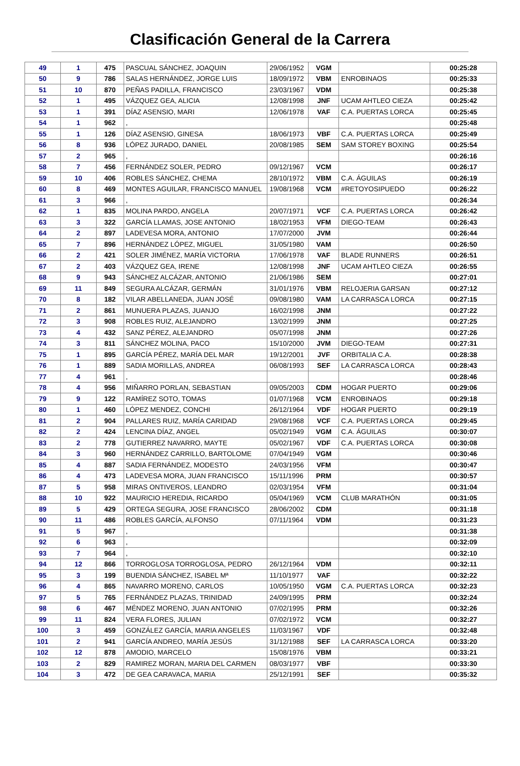Clasificación General de la Carrera
| 49 | 1 | 475 | PASCUAL SÁNCHEZ, JOAQUIN | 29/06/1952 | VGM | | 00:25:28 |
| 50 | 9 | 786 | SALAS HERNÁNDEZ, JORGE LUIS | 18/09/1972 | VBM | ENROBINAOS | 00:25:33 |
| 51 | 10 | 870 | PEÑAS PADILLA, FRANCISCO | 23/03/1967 | VDM | | 00:25:38 |
| 52 | 1 | 495 | VÁZQUEZ GEA, ALICIA | 12/08/1998 | JNF | UCAM AHTLEO CIEZA | 00:25:42 |
| 53 | 1 | 391 | DÍAZ ASENSIO, MARI | 12/06/1978 | VAF | C.A. PUERTAS LORCA | 00:25:45 |
| 54 | 1 | 962 | , | | | | 00:25:48 |
| 55 | 1 | 126 | DÍAZ ASENSIO, GINESA | 18/06/1973 | VBF | C.A. PUERTAS LORCA | 00:25:49 |
| 56 | 8 | 936 | LÓPEZ JURADO, DANIEL | 20/08/1985 | SEM | SAM STOREY BOXING | 00:25:54 |
| 57 | 2 | 965 | , | | | | 00:26:16 |
| 58 | 7 | 456 | FERNÁNDEZ SOLER, PEDRO | 09/12/1967 | VCM | | 00:26:17 |
| 59 | 10 | 406 | ROBLES SÁNCHEZ, CHEMA | 28/10/1972 | VBM | C.A. ÁGUILAS | 00:26:19 |
| 60 | 8 | 469 | MONTES AGUILAR, FRANCISCO MANUEL | 19/08/1968 | VCM | #RETOYOSIPUEDO | 00:26:22 |
| 61 | 3 | 966 | , | | | | 00:26:34 |
| 62 | 1 | 835 | MOLINA PARDO, ANGELA | 20/07/1971 | VCF | C.A. PUERTAS LORCA | 00:26:42 |
| 63 | 3 | 322 | GARCÍA LLAMAS, JOSE ANTONIO | 18/02/1953 | VFM | DIEGO-TEAM | 00:26:43 |
| 64 | 2 | 897 | LADEVESA MORA, ANTONIO | 17/07/2000 | JVM | | 00:26:44 |
| 65 | 7 | 896 | HERNÁNDEZ LÓPEZ, MIGUEL | 31/05/1980 | VAM | | 00:26:50 |
| 66 | 2 | 421 | SOLER JIMÉNEZ, MARÍA VICTORIA | 17/06/1978 | VAF | BLADE RUNNERS | 00:26:51 |
| 67 | 2 | 403 | VÁZQUEZ GEA, IRENE | 12/08/1998 | JNF | UCAM AHTLEO CIEZA | 00:26:55 |
| 68 | 9 | 943 | SÁNCHEZ ALCÁZAR, ANTONIO | 21/06/1986 | SEM | | 00:27:01 |
| 69 | 11 | 849 | SEGURA ALCÁZAR, GERMÁN | 31/01/1976 | VBM | RELOJERIA GARSAN | 00:27:12 |
| 70 | 8 | 182 | VILAR ABELLANEDA, JUAN JOSÉ | 09/08/1980 | VAM | LA CARRASCA LORCA | 00:27:15 |
| 71 | 2 | 861 | MUNUERA PLAZAS, JUANJO | 16/02/1998 | JNM | | 00:27:22 |
| 72 | 3 | 908 | ROBLES RUIZ, ALEJANDRO | 13/02/1999 | JNM | | 00:27:25 |
| 73 | 4 | 432 | SANZ PÉREZ, ALEJANDRO | 05/07/1998 | JNM | | 00:27:26 |
| 74 | 3 | 811 | SÁNCHEZ MOLINA, PACO | 15/10/2000 | JVM | DIEGO-TEAM | 00:27:31 |
| 75 | 1 | 895 | GARCÍA PÉREZ, MARÍA DEL MAR | 19/12/2001 | JVF | ORBITALIA C.A. | 00:28:38 |
| 76 | 1 | 889 | SADIA MORILLAS, ANDREA | 06/08/1993 | SEF | LA CARRASCA LORCA | 00:28:43 |
| 77 | 4 | 961 | , | | | | 00:28:46 |
| 78 | 4 | 956 | MIÑARRO PORLAN, SEBASTIAN | 09/05/2003 | CDM | HOGAR PUERTO | 00:29:06 |
| 79 | 9 | 122 | RAMÍREZ SOTO, TOMAS | 01/07/1968 | VCM | ENROBINAOS | 00:29:18 |
| 80 | 1 | 460 | LÓPEZ MENDEZ, CONCHI | 26/12/1964 | VDF | HOGAR PUERTO | 00:29:19 |
| 81 | 2 | 904 | PALLARES RUIZ, MARÍA CARIDAD | 29/08/1968 | VCF | C.A. PUERTAS LORCA | 00:29:45 |
| 82 | 2 | 424 | LENCINA DÍAZ, ANGEL | 05/02/1949 | VGM | C.A. ÁGUILAS | 00:30:07 |
| 83 | 2 | 778 | GUTIERREZ NAVARRO, MAYTE | 05/02/1967 | VDF | C.A. PUERTAS LORCA | 00:30:08 |
| 84 | 3 | 960 | HERNÁNDEZ CARRILLO, BARTOLOME | 07/04/1949 | VGM | | 00:30:46 |
| 85 | 4 | 887 | SADIA FERNÁNDEZ, MODESTO | 24/03/1956 | VFM | | 00:30:47 |
| 86 | 4 | 473 | LADEVESA MORA, JUAN FRANCISCO | 15/11/1996 | PRM | | 00:30:57 |
| 87 | 5 | 958 | MIRAS ONTIVEROS, LEANDRO | 02/03/1954 | VFM | | 00:31:04 |
| 88 | 10 | 922 | MAURICIO HEREDIA, RICARDO | 05/04/1969 | VCM | CLUB MARATHÓN | 00:31:05 |
| 89 | 5 | 429 | ORTEGA SEGURA, JOSE FRANCISCO | 28/06/2002 | CDM | | 00:31:18 |
| 90 | 11 | 486 | ROBLES GARCÍA, ALFONSO | 07/11/1964 | VDM | | 00:31:23 |
| 91 | 5 | 967 | , | | | | 00:31:38 |
| 92 | 6 | 963 | , | | | | 00:32:09 |
| 93 | 7 | 964 | , | | | | 00:32:10 |
| 94 | 12 | 866 | TORROGLOSA TORROGLOSA, PEDRO | 26/12/1964 | VDM | | 00:32:11 |
| 95 | 3 | 199 | BUENDIA SÁNCHEZ, ISABEL Mª | 11/10/1977 | VAF | | 00:32:22 |
| 96 | 4 | 865 | NAVARRO MORENO, CARLOS | 10/05/1950 | VGM | C.A. PUERTAS LORCA | 00:32:23 |
| 97 | 5 | 765 | FERNÁNDEZ PLAZAS, TRINIDAD | 24/09/1995 | PRM | | 00:32:24 |
| 98 | 6 | 467 | MÉNDEZ MORENO, JUAN ANTONIO | 07/02/1995 | PRM | | 00:32:26 |
| 99 | 11 | 824 | VERA FLORES, JULIAN | 07/02/1972 | VCM | | 00:32:27 |
| 100 | 3 | 459 | GONZÁLEZ GARCÍA, MARIA ANGELES | 11/03/1967 | VDF | | 00:32:48 |
| 101 | 2 | 941 | GARCÍA ANDREO, MARÍA JESÚS | 31/12/1988 | SEF | LA CARRASCA LORCA | 00:33:20 |
| 102 | 12 | 878 | AMODIO, MARCELO | 15/08/1976 | VBM | | 00:33:21 |
| 103 | 2 | 829 | RAMIREZ MORAN, MARIA DEL CARMEN | 08/03/1977 | VBF | | 00:33:30 |
| 104 | 3 | 472 | DE GEA CARAVACA, MARIA | 25/12/1991 | SEF | | 00:35:32 |